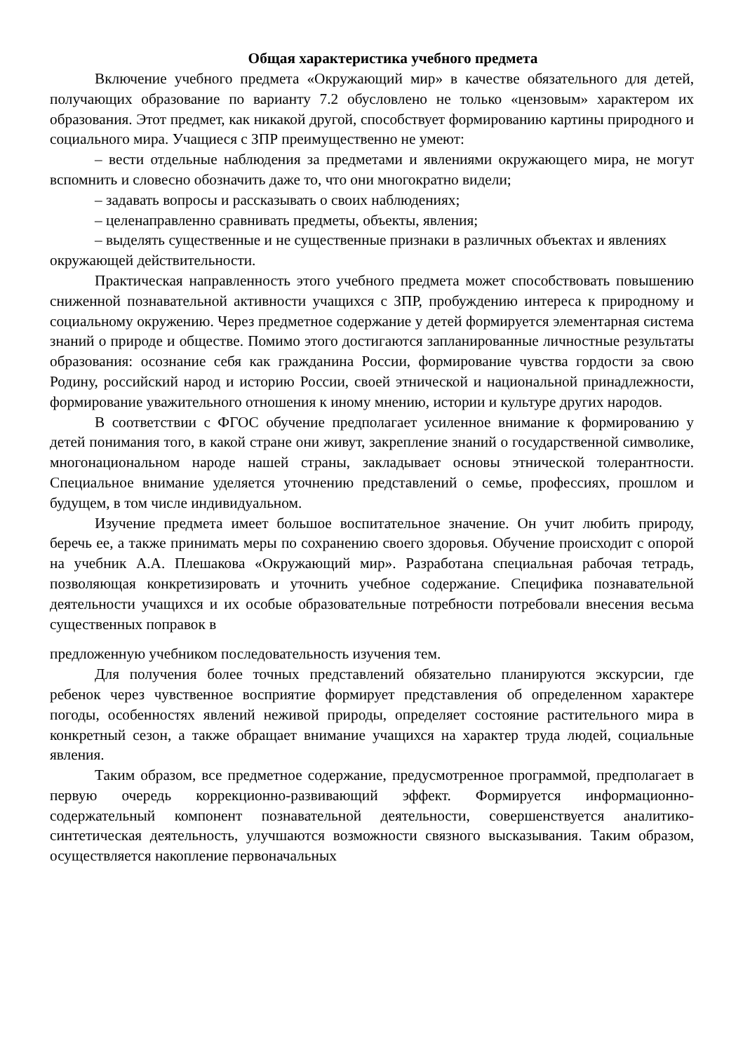Общая характеристика учебного предмета
Включение учебного предмета «Окружающий мир» в качестве обязательного для детей, получающих образование по варианту 7.2 обусловлено не только «цензовым» характером их образования. Этот предмет, как никакой другой, способствует формированию картины природного и социального мира. Учащиеся с ЗПР преимущественно не умеют:
– вести отдельные наблюдения за предметами и явлениями окружающего мира, не могут вспомнить и словесно обозначить даже то, что они многократно видели;
– задавать вопросы и рассказывать о своих наблюдениях;
– целенаправленно сравнивать предметы, объекты, явления;
– выделять существенные и не существенные признаки в различных объектах и явлениях окружающей действительности.
Практическая направленность этого учебного предмета может способствовать повышению сниженной познавательной активности учащихся с ЗПР, пробуждению интереса к природному и социальному окружению. Через предметное содержание у детей формируется элементарная система знаний о природе и обществе. Помимо этого достигаются запланированные личностные результаты образования: осознание себя как гражданина России, формирование чувства гордости за свою Родину, российский народ и историю России, своей этнической и национальной принадлежности, формирование уважительного отношения к иному мнению, истории и культуре других народов.
В соответствии с ФГОС обучение предполагает усиленное внимание к формированию у детей понимания того, в какой стране они живут, закрепление знаний о государственной символике, многонациональном народе нашей страны, закладывает основы этнической толерантности. Специальное внимание уделяется уточнению представлений о семье, профессиях, прошлом и будущем, в том числе индивидуальном.
Изучение предмета имеет большое воспитательное значение. Он учит любить природу, беречь ее, а также принимать меры по сохранению своего здоровья. Обучение происходит с опорой на учебник А.А. Плешакова «Окружающий мир». Разработана специальная рабочая тетрадь, позволяющая конкретизировать и уточнить учебное содержание. Специфика познавательной деятельности учащихся и их особые образовательные потребности потребовали внесения весьма существенных поправок в
предложенную учебником последовательность изучения тем.
Для получения более точных представлений обязательно планируются экскурсии, где ребенок через чувственное восприятие формирует представления об определенном характере погоды, особенностях явлений неживой природы, определяет состояние растительного мира в конкретный сезон, а также обращает внимание учащихся на характер труда людей, социальные явления.
Таким образом, все предметное содержание, предусмотренное программой, предполагает в первую очередь коррекционно-развивающий эффект. Формируется информационно-содержательный компонент познавательной деятельности, совершенствуется аналитико-синтетическая деятельность, улучшаются возможности связного высказывания. Таким образом, осуществляется накопление первоначальных